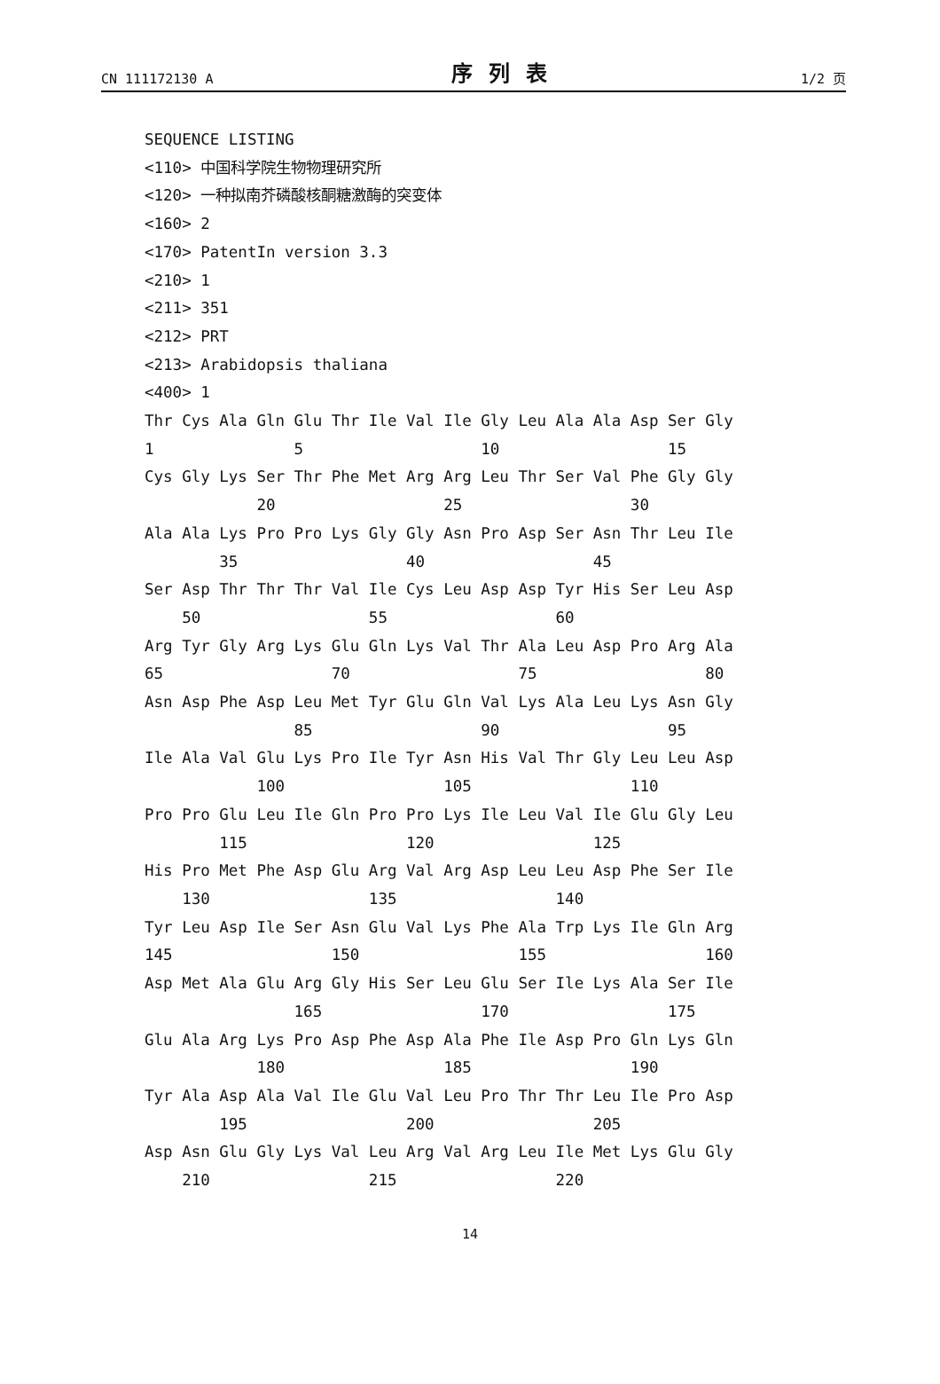CN 111172130 A 序列表 1/2 页
SEQUENCE LISTING <110> 中国科学院生物物理研究所 <120> 一种拟南芥磷酸核酮糖激酶的突变体 <160> 2 <170> PatentIn version 3.3 <210> 1 <211> 351 <212> PRT <213> Arabidopsis thaliana <400> 1 Thr Cys Ala Gln Glu Thr Ile Val Ile Gly Leu Ala Ala Asp Ser Gly 1 5 10 15 Cys Gly Lys Ser Thr Phe Met Arg Arg Leu Thr Ser Val Phe Gly Gly 20 25 30 Ala Ala Lys Pro Pro Lys Gly Gly Asn Pro Asp Ser Asn Thr Leu Ile 35 40 45 Ser Asp Thr Thr Thr Val Ile Cys Leu Asp Asp Tyr His Ser Leu Asp 50 55 60 Arg Tyr Gly Arg Lys Glu Gln Lys Val Thr Ala Leu Asp Pro Arg Ala 65 70 75 80 Asn Asp Phe Asp Leu Met Tyr Glu Gln Val Lys Ala Leu Lys Asn Gly 85 90 95 Ile Ala Val Glu Lys Pro Ile Tyr Asn His Val Thr Gly Leu Leu Asp 100 105 110 Pro Pro Glu Leu Ile Gln Pro Pro Lys Ile Leu Val Ile Glu Gly Leu 115 120 125 His Pro Met Phe Asp Glu Arg Val Arg Asp Leu Leu Asp Phe Ser Ile 130 135 140 Tyr Leu Asp Ile Ser Asn Glu Val Lys Phe Ala Trp Lys Ile Gln Arg 145 150 155 160 Asp Met Ala Glu Arg Gly His Ser Leu Glu Ser Ile Lys Ala Ser Ile 165 170 175 Glu Ala Arg Lys Pro Asp Phe Asp Ala Phe Ile Asp Pro Gln Lys Gln 180 185 190 Tyr Ala Asp Ala Val Ile Glu Val Leu Pro Thr Thr Leu Ile Pro Asp 195 200 205 Asp Asn Glu Gly Lys Val Leu Arg Val Arg Leu Ile Met Lys Glu Gly 210 215 220
14